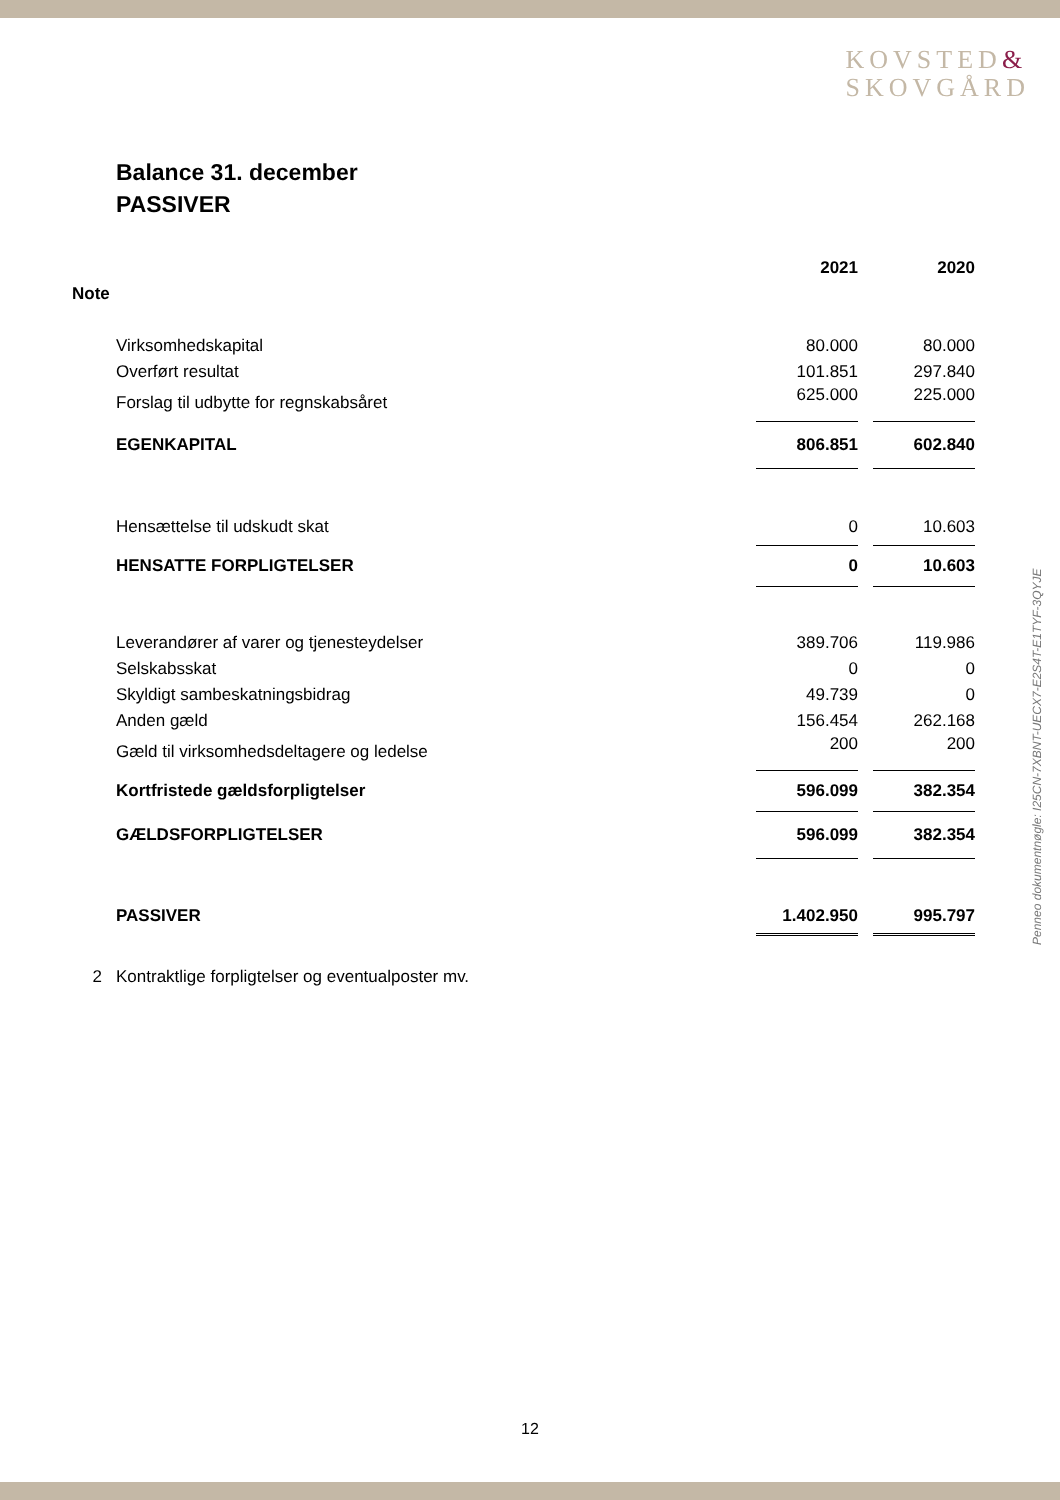KOVSTED&
SKOVGÅRD
Balance 31. december
PASSIVER
| | | 2021 | | 2020 |
| Note | | | | |
| | Virksomhedskapital | 80.000 | | 80.000 |
| | Overført resultat | 101.851 | | 297.840 |
| | Forslag til udbytte for regnskabsåret | 625.000 | | 225.000 |
| | EGENKAPITAL | 806.851 | | 602.840 |
| | Hensættelse til udskudt skat | 0 | | 10.603 |
| | HENSATTE FORPLIGTELSER | 0 | | 10.603 |
| | Leverandører af varer og tjenesteydelser | 389.706 | | 119.986 |
| | Selskabsskat | 0 | | 0 |
| | Skyldigt sambeskatningsbidrag | 49.739 | | 0 |
| | Anden gæld | 156.454 | | 262.168 |
| | Gæld til virksomhedsdeltagere og ledelse | 200 | | 200 |
| | Kortfristede gældsforpligtelser | 596.099 | | 382.354 |
| | GÆLDSFORPLIGTELSER | 596.099 | | 382.354 |
| | PASSIVER | 1.402.950 | | 995.797 |
| 2 | Kontraktlige forpligtelser og eventualposter mv. | | | |
Penneo dokumentnøgle: I25CN-7XBNT-UECX7-E2S4T-E1TYF-3QYJE
12